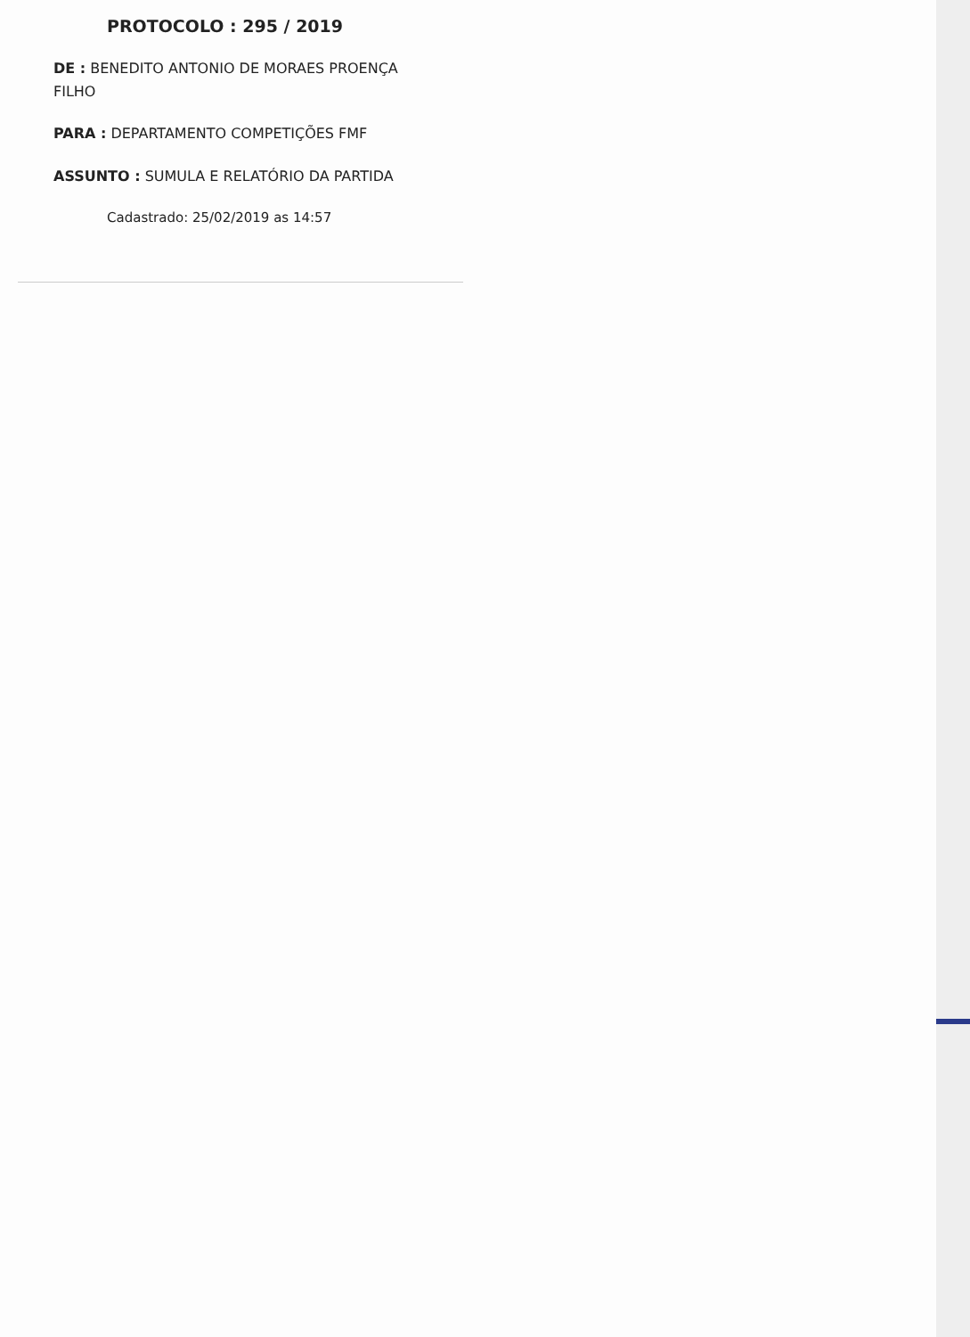PROTOCOLO : 295 / 2019
DE : BENEDITO ANTONIO DE MORAES PROENÇA FILHO
PARA : DEPARTAMENTO COMPETIÇÕES FMF
ASSUNTO : SUMULA E RELATÓRIO DA PARTIDA
Cadastrado: 25/02/2019 as 14:57